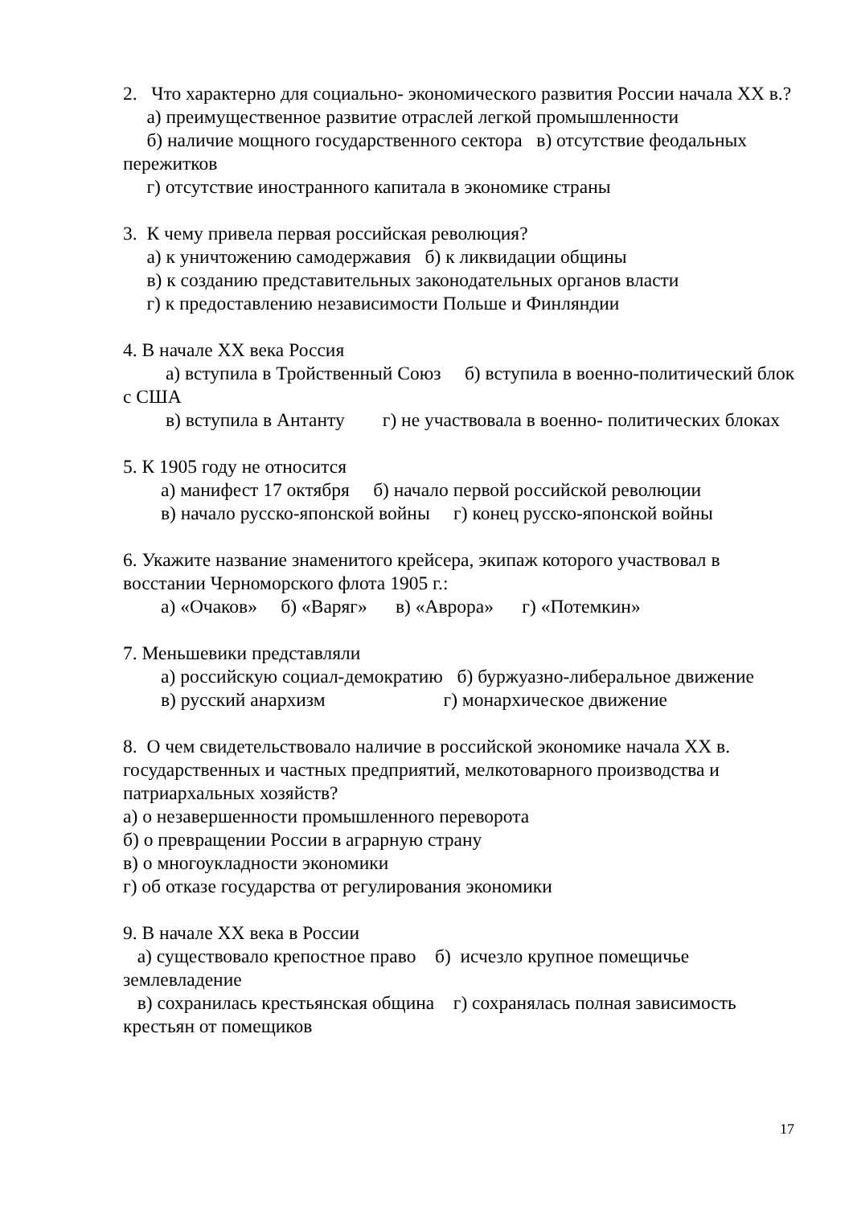2. Что характерно для социально- экономического развития России начала XX в.?
а) преимущественное развитие отраслей легкой промышленности
б) наличие мощного государственного сектора в) отсутствие феодальных пережитков
г) отсутствие иностранного капитала в экономике страны
3. К чему привела первая российская революция?
а) к уничтожению самодержавия б) к ликвидации общины
в) к созданию представительных законодательных органов власти
г) к предоставлению независимости Польше и Финляндии
4. В начале XX века Россия
а) вступила в Тройственный Союз б) вступила в военно-политический блок с США
в) вступила в Антанту г) не участвовала в военно- политических блоках
5. К 1905 году не относится
а) манифест 17 октября б) начало первой российской революции
в) начало русско-японской войны г) конец русско-японской войны
6. Укажите название знаменитого крейсера, экипаж которого участвовал в восстании Черноморского флота 1905 г.:
а) «Очаков» б) «Варяг» в) «Аврора» г) «Потемкин»
7. Меньшевики представляли
а) российскую социал-демократию б) буржуазно-либеральное движение
в) русский анархизм г) монархическое движение
8. О чем свидетельствовало наличие в российской экономике начала XX в. государственных и частных предприятий, мелкотоварного производства и патриархальных хозяйств?
а) о незавершенности промышленного переворота
б) о превращении России в аграрную страну
в) о многоукладности экономики
г) об отказе государства от регулирования экономики
9. В начале XX века в России
а) существовало крепостное право б) исчезло крупное помещичье землевладение
в) сохранилась крестьянская община г) сохранялась полная зависимость крестьян от помещиков
17